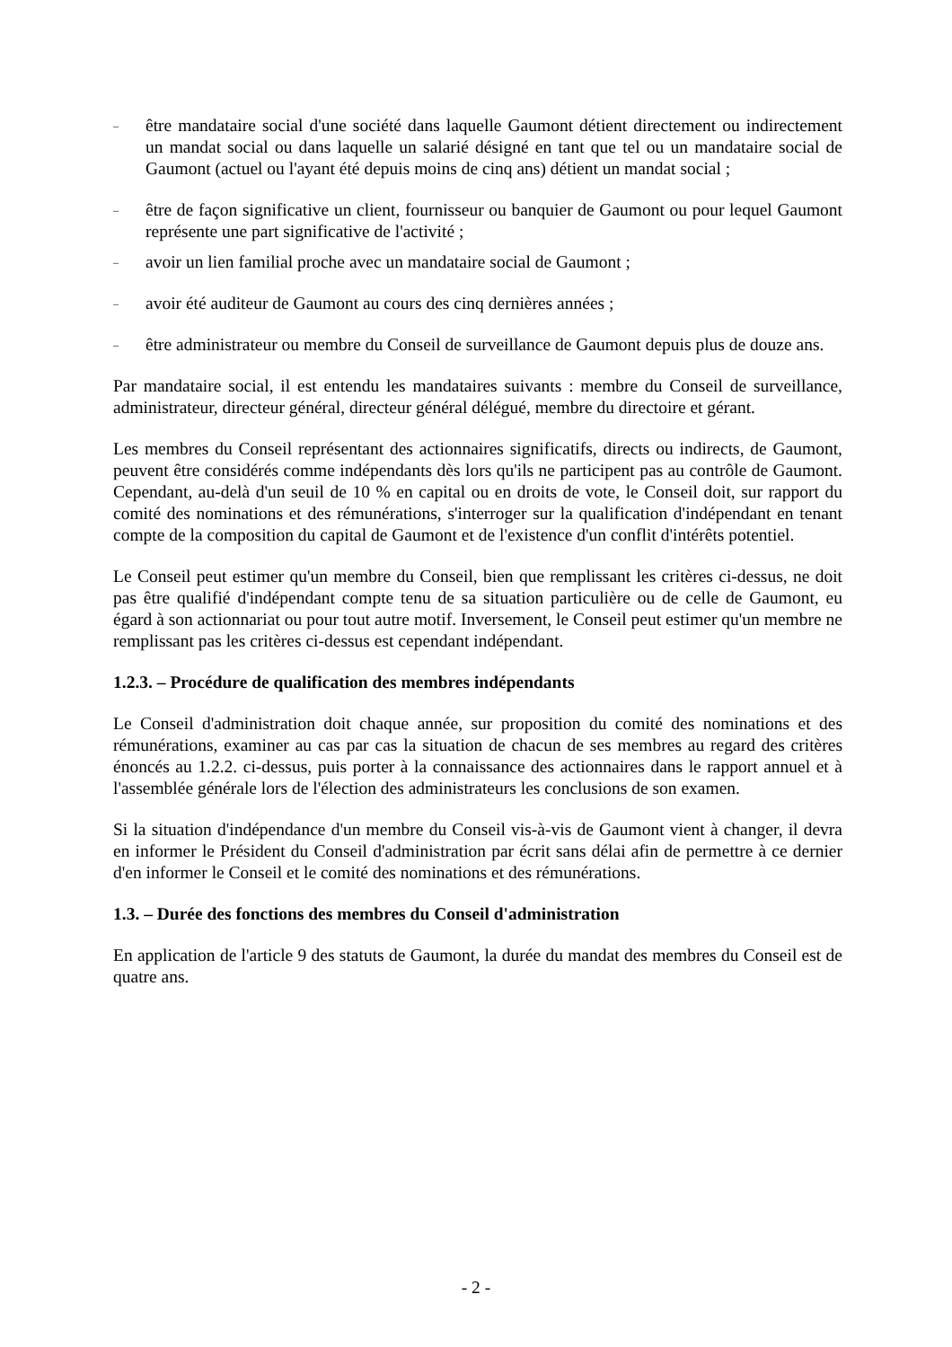– être mandataire social d'une société dans laquelle Gaumont détient directement ou indirectement un mandat social ou dans laquelle un salarié désigné en tant que tel ou un mandataire social de Gaumont (actuel ou l'ayant été depuis moins de cinq ans) détient un mandat social ;
– être de façon significative un client, fournisseur ou banquier de Gaumont ou pour lequel Gaumont représente une part significative de l'activité ;
– avoir un lien familial proche avec un mandataire social de Gaumont ;
– avoir été auditeur de Gaumont au cours des cinq dernières années ;
– être administrateur ou membre du Conseil de surveillance de Gaumont depuis plus de douze ans.
Par mandataire social, il est entendu les mandataires suivants : membre du Conseil de surveillance, administrateur, directeur général, directeur général délégué, membre du directoire et gérant.
Les membres du Conseil représentant des actionnaires significatifs, directs ou indirects, de Gaumont, peuvent être considérés comme indépendants dès lors qu'ils ne participent pas au contrôle de Gaumont. Cependant, au-delà d'un seuil de 10 % en capital ou en droits de vote, le Conseil doit, sur rapport du comité des nominations et des rémunérations, s'interroger sur la qualification d'indépendant en tenant compte de la composition du capital de Gaumont et de l'existence d'un conflit d'intérêts potentiel.
Le Conseil peut estimer qu'un membre du Conseil, bien que remplissant les critères ci-dessus, ne doit pas être qualifié d'indépendant compte tenu de sa situation particulière ou de celle de Gaumont, eu égard à son actionnariat ou pour tout autre motif. Inversement, le Conseil peut estimer qu'un membre ne remplissant pas les critères ci-dessus est cependant indépendant.
1.2.3. – Procédure de qualification des membres indépendants
Le Conseil d'administration doit chaque année, sur proposition du comité des nominations et des rémunérations, examiner au cas par cas la situation de chacun de ses membres au regard des critères énoncés au 1.2.2. ci-dessus, puis porter à la connaissance des actionnaires dans le rapport annuel et à l'assemblée générale lors de l'élection des administrateurs les conclusions de son examen.
Si la situation d'indépendance d'un membre du Conseil vis-à-vis de Gaumont vient à changer, il devra en informer le Président du Conseil d'administration par écrit sans délai afin de permettre à ce dernier d'en informer le Conseil et le comité des nominations et des rémunérations.
1.3. – Durée des fonctions des membres du Conseil d'administration
En application de l'article 9 des statuts de Gaumont, la durée du mandat des membres du Conseil est de quatre ans.
- 2 -